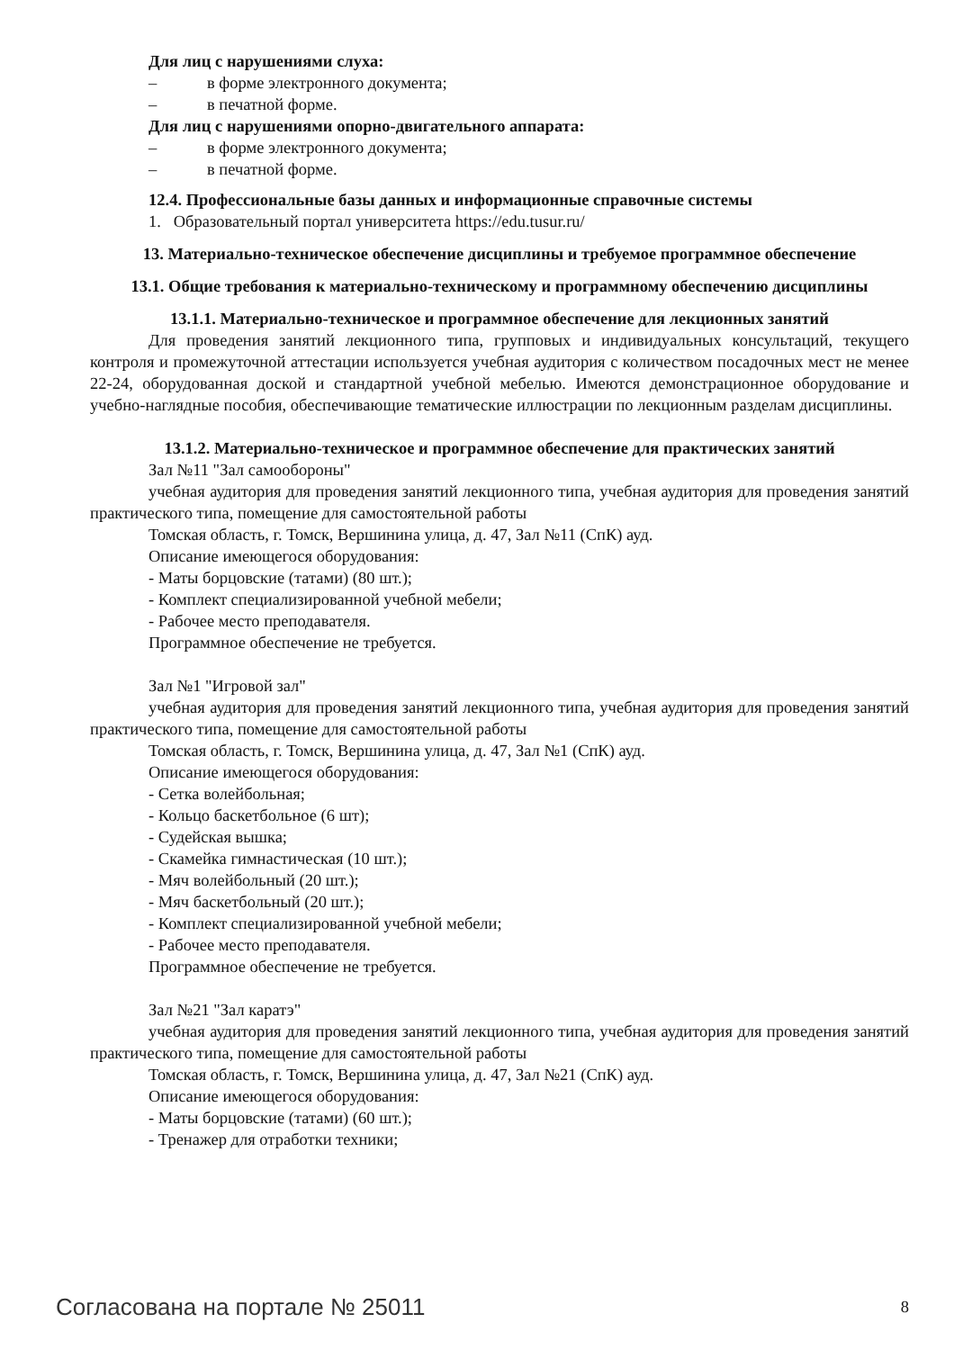Для лиц с нарушениями слуха:
– в форме электронного документа;
– в печатной форме.
Для лиц с нарушениями опорно-двигательного аппарата:
– в форме электронного документа;
– в печатной форме.
12.4. Профессиональные базы данных и информационные справочные системы
1. Образовательный портал университета https://edu.tusur.ru/
13. Материально-техническое обеспечение дисциплины и требуемое программное обеспечение
13.1. Общие требования к материально-техническому и программному обеспечению дисциплины
13.1.1. Материально-техническое и программное обеспечение для лекционных занятий
Для проведения занятий лекционного типа, групповых и индивидуальных консультаций, текущего контроля и промежуточной аттестации используется учебная аудитория с количеством посадочных мест не менее 22-24, оборудованная доской и стандартной учебной мебелью. Имеются демонстрационное оборудование и учебно-наглядные пособия, обеспечивающие тематические иллюстрации по лекционным разделам дисциплины.
13.1.2. Материально-техническое и программное обеспечение для практических занятий
Зал №11 "Зал самообороны"
учебная аудитория для проведения занятий лекционного типа, учебная аудитория для проведения занятий практического типа, помещение для самостоятельной работы
Томская область, г. Томск, Вершинина улица, д. 47, Зал №11 (СпК) ауд.
Описание имеющегося оборудования:
- Маты борцовские (татами) (80 шт.);
- Комплект специализированной учебной мебели;
- Рабочее место преподавателя.
Программное обеспечение не требуется.
Зал №1 "Игровой зал"
учебная аудитория для проведения занятий лекционного типа, учебная аудитория для проведения занятий практического типа, помещение для самостоятельной работы
Томская область, г. Томск, Вершинина улица, д. 47, Зал №1 (СпК) ауд.
Описание имеющегося оборудования:
- Сетка волейбольная;
- Кольцо баскетбольное (6 шт);
- Судейская вышка;
- Скамейка гимнастическая (10 шт.);
- Мяч волейбольный (20 шт.);
- Мяч баскетбольный (20 шт.);
- Комплект специализированной учебной мебели;
- Рабочее место преподавателя.
Программное обеспечение не требуется.
Зал №21 "Зал каратэ"
учебная аудитория для проведения занятий лекционного типа, учебная аудитория для проведения занятий практического типа, помещение для самостоятельной работы
Томская область, г. Томск, Вершинина улица, д. 47, Зал №21 (СпК) ауд.
Описание имеющегося оборудования:
- Маты борцовские (татами) (60 шт.);
- Тренажер для отработки техники;
Согласована на портале № 25011 8